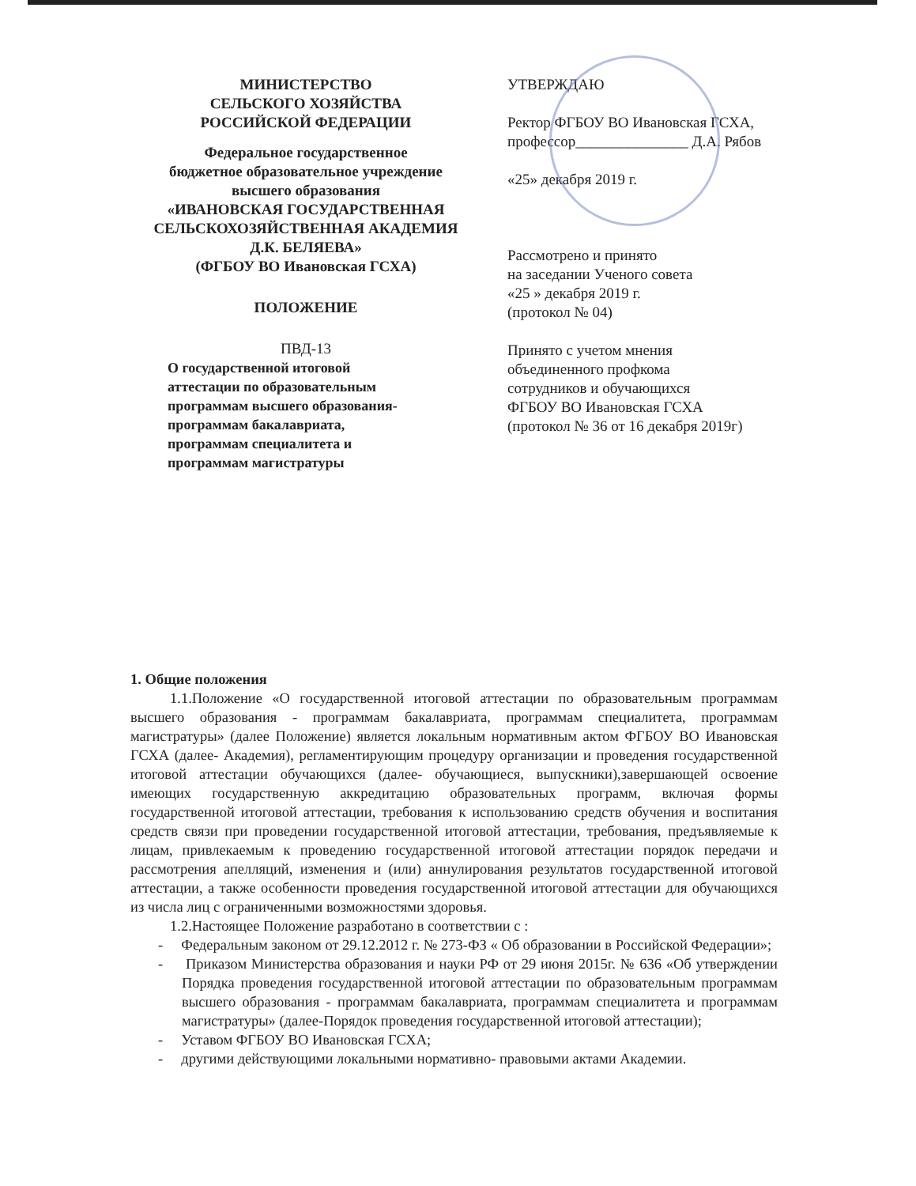МИНИСТЕРСТВО
СЕЛЬСКОГО ХОЗЯЙСТВА
РОССИЙСКОЙ ФЕДЕРАЦИИ
Федеральное государственное
бюджетное образовательное учреждение
высшего образования
«ИВАНОВСКАЯ ГОСУДАРСТВЕННАЯ
СЕЛЬСКОХОЗЯЙСТВЕННАЯ АКАДЕМИЯ
Д.К. БЕЛЯЕВА»
(ФГБОУ ВО Ивановская ГСХА)
ПОЛОЖЕНИЕ
ПВД-13
О государственной итоговой
аттестации по образовательным
программам высшего образования-
программам бакалавриата,
программам специалитета и
программам магистратуры
УТВЕРЖДАЮ
Ректор ФГБОУ ВО Ивановская ГСХА,
профессор_______________ Д.А. Рябов
«25» декабря 2019 г.
Рассмотрено и принято
на заседании Ученого совета
«25 » декабря 2019 г.
(протокол № 04)
Принято с учетом мнения
объединенного профкома
сотрудников и обучающихся
ФГБОУ ВО Ивановская ГСХА
(протокол № 36 от 16 декабря 2019г)
1. Общие положения
1.1.Положение «О государственной итоговой аттестации по образовательным программам высшего образования - программам бакалавриата, программам специалитета, программам магистратуры» (далее Положение) является локальным нормативным актом ФГБОУ ВО Ивановская ГСХА (далее- Академия), регламентирующим процедуру организации и проведения государственной итоговой аттестации обучающихся (далее- обучающиеся, выпускники),завершающей освоение имеющих государственную аккредитацию образовательных программ, включая формы государственной итоговой аттестации, требования к использованию средств обучения и воспитания средств связи при проведении государственной итоговой аттестации, требования, предъявляемые к лицам, привлекаемым к проведению государственной итоговой аттестации порядок передачи и рассмотрения апелляций, изменения и (или) аннулирования результатов государственной итоговой аттестации, а также особенности проведения государственной итоговой аттестации для обучающихся из числа лиц с ограниченными возможностями здоровья.
1.2.Настоящее Положение разработано в соответствии с :
- Федеральным законом от 29.12.2012 г. № 273-ФЗ « Об образовании в Российской Федерации»;
- Приказом Министерства образования и науки РФ от 29 июня 2015г. № 636 «Об утверждении Порядка проведения государственной итоговой аттестации по образовательным программам высшего образования - программам бакалавриата, программам специалитета и программам магистратуры» (далее-Порядок проведения государственной итоговой аттестации);
- Уставом ФГБОУ ВО Ивановская ГСХА;
- другими действующими локальными нормативно- правовыми актами Академии.